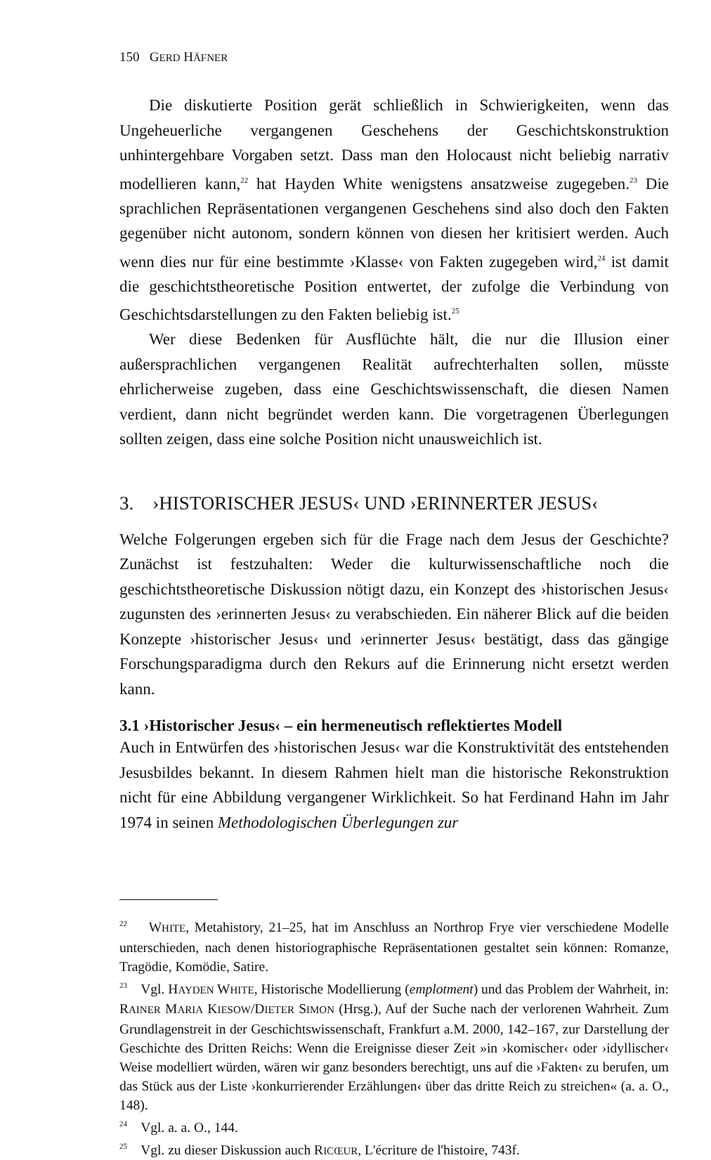150 GERD HÄFNER
Die diskutierte Position gerät schließlich in Schwierigkeiten, wenn das Ungeheuerliche vergangenen Geschehens der Geschichtskonstruktion unhintergehbare Vorgaben setzt. Dass man den Holocaust nicht beliebig narrativ modellieren kann,<sup>22</sup> hat Hayden White wenigstens ansatzweise zugegeben.<sup>23</sup> Die sprachlichen Repräsentationen vergangenen Geschehens sind also doch den Fakten gegenüber nicht autonom, sondern können von diesen her kritisiert werden. Auch wenn dies nur für eine bestimmte ›Klasse‹ von Fakten zugegeben wird,<sup>24</sup> ist damit die geschichtstheoretische Position entwertet, der zufolge die Verbindung von Geschichtsdarstellungen zu den Fakten beliebig ist.<sup>25</sup>
Wer diese Bedenken für Ausflüchte hält, die nur die Illusion einer außersprachlichen vergangenen Realität aufrechterhalten sollen, müsste ehrlicherweise zugeben, dass eine Geschichtswissenschaft, die diesen Namen verdient, dann nicht begründet werden kann. Die vorgetragenen Überlegungen sollten zeigen, dass eine solche Position nicht unausweichlich ist.
3. ›HISTORISCHER JESUS‹ UND ›ERINNERTER JESUS‹
Welche Folgerungen ergeben sich für die Frage nach dem Jesus der Geschichte? Zunächst ist festzuhalten: Weder die kulturwissenschaftliche noch die geschichtstheoretische Diskussion nötigt dazu, ein Konzept des ›historischen Jesus‹ zugunsten des ›erinnerten Jesus‹ zu verabschieden. Ein näherer Blick auf die beiden Konzepte ›historischer Jesus‹ und ›erinnerter Jesus‹ bestätigt, dass das gängige Forschungsparadigma durch den Rekurs auf die Erinnerung nicht ersetzt werden kann.
3.1 ›Historischer Jesus‹ – ein hermeneutisch reflektiertes Modell
Auch in Entwürfen des ›historischen Jesus‹ war die Konstruktivität des entstehenden Jesusbildes bekannt. In diesem Rahmen hielt man die historische Rekonstruktion nicht für eine Abbildung vergangener Wirklichkeit. So hat Ferdinand Hahn im Jahr 1974 in seinen Methodologischen Überlegungen zur
<sup>22</sup> WHITE, Metahistory, 21–25, hat im Anschluss an Northrop Frye vier verschiedene Modelle unterschieden, nach denen historiographische Repräsentationen gestaltet sein können: Romanze, Tragödie, Komödie, Satire.
<sup>23</sup> Vgl. HAYDEN WHITE, Historische Modellierung (emplotment) und das Problem der Wahrheit, in: RAINER MARIA KIESOW/DIETER SIMON (Hrsg.), Auf der Suche nach der verlorenen Wahrheit. Zum Grundlagenstreit in der Geschichtswissenschaft, Frankfurt a.M. 2000, 142–167, zur Darstellung der Geschichte des Dritten Reichs: Wenn die Ereignisse dieser Zeit »in ›komischer‹ oder ›idyllischer‹ Weise modelliert würden, wären wir ganz besonders berechtigt, uns auf die ›Fakten‹ zu berufen, um das Stück aus der Liste ›konkurrierender Erzählungen‹ über das dritte Reich zu streichen« (a. a. O., 148).
<sup>24</sup> Vgl. a. a. O., 144.
<sup>25</sup> Vgl. zu dieser Diskussion auch RICŒUR, L'écriture de l'histoire, 743f.